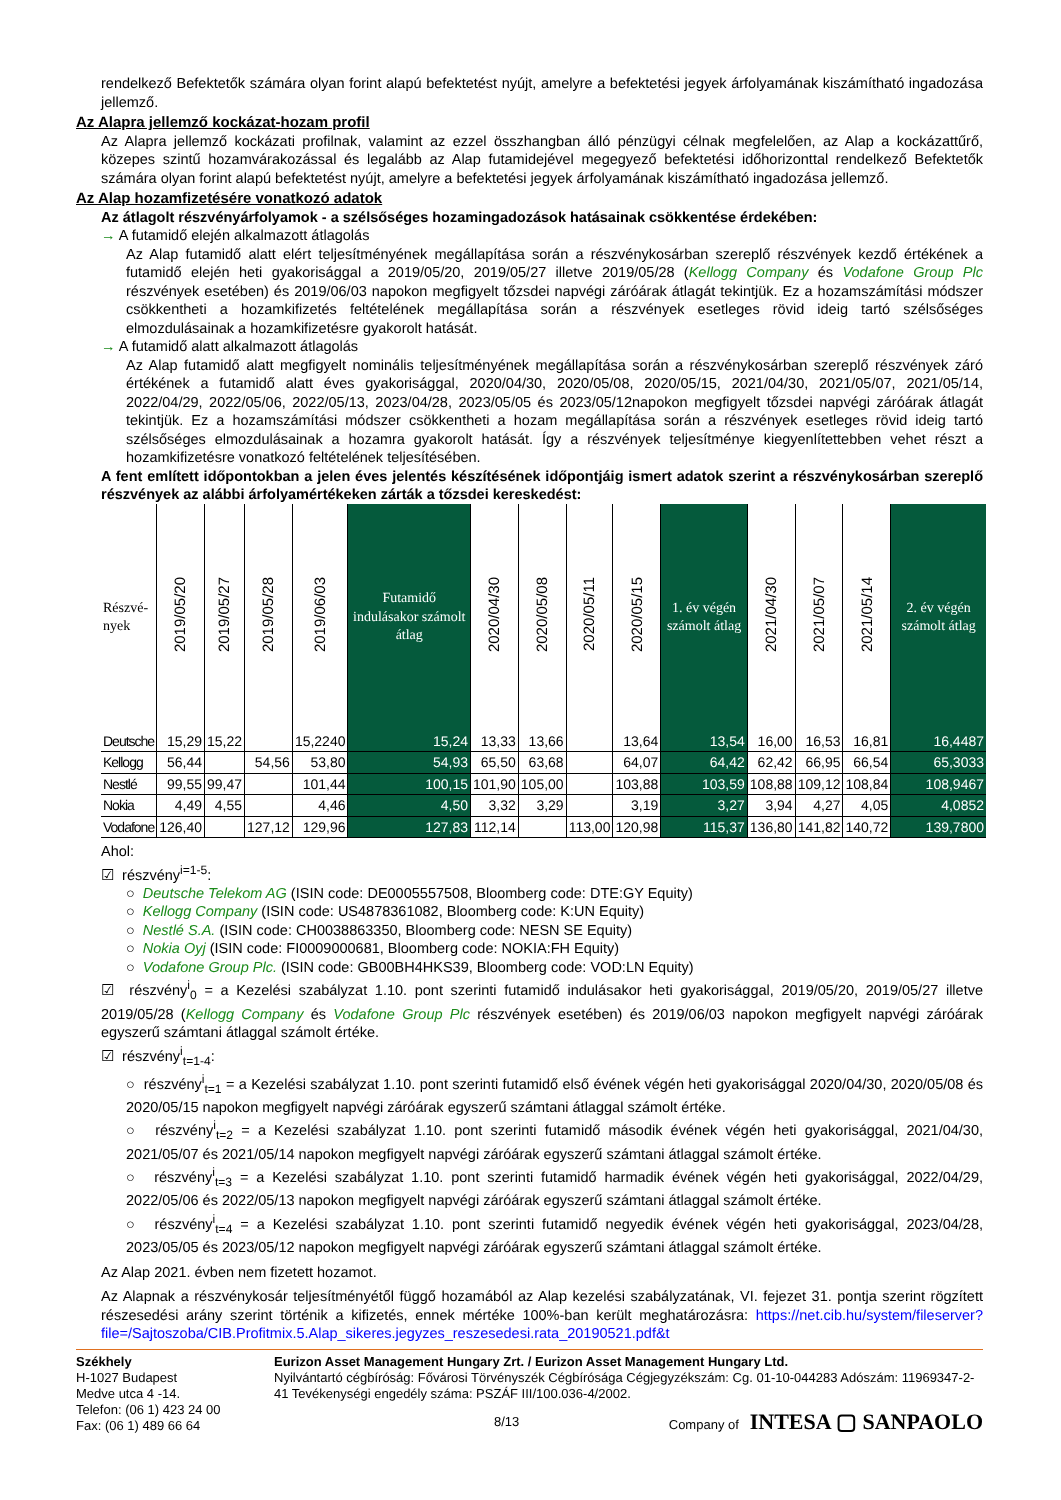rendelkező Befektetők számára olyan forint alapú befektetést nyújt, amelyre a befektetési jegyek árfolyamának kiszámítható ingadozása jellemző.
Az Alapra jellemző kockázat-hozam profil
Az Alapra jellemző kockázati profilnak, valamint az ezzel összhangban álló pénzügyi célnak megfelelően, az Alap a kockázattűrő, közepes szintű hozamvárakozással és legalább az Alap futamidejével megegyező befektetési időhorizonttal rendelkező Befektetők számára olyan forint alapú befektetést nyújt, amelyre a befektetési jegyek árfolyamának kiszámítható ingadozása jellemző.
Az Alap hozamfizetésére vonatkozó adatok
Az átlagolt részvényárfolyamok - a szélsőséges hozamingadozások hatásainak csökkentése érdekében:
→ A futamidő elején alkalmazott átlagolás
Az Alap futamidő alatt elért teljesítményének megállapítása során a részvénykosárban szereplő részvények kezdő értékének a futamidő elején heti gyakorisággal a 2019/05/20, 2019/05/27 illetve 2019/05/28 (Kellogg Company és Vodafone Group Plc részvények esetében) és 2019/06/03 napokon megfigyelt tőzsdei napvégi záróárak átlagát tekintjük. Ez a hozamszámítási módszer csökkentheti a hozamkifizetés feltételének megállapítása során a részvények esetleges rövid ideig tartó szélsőséges elmozdulásainak a hozamkifizetésre gyakorolt hatását.
→ A futamidő alatt alkalmazott átlagolás
Az Alap futamidő alatt megfigyelt nominális teljesítményének megállapítása során a részvénykosárban szereplő részvények záró értékének a futamidő alatt éves gyakorisággal, 2020/04/30, 2020/05/08, 2020/05/15, 2021/04/30, 2021/05/07, 2021/05/14, 2022/04/29, 2022/05/06, 2022/05/13, 2023/04/28, 2023/05/05 és 2023/05/12napokon megfigyelt tőzsdei napvégi záróárak átlagát tekintjük. Ez a hozamszámítási módszer csökkentheti a hozam megállapítása során a részvények esetleges rövid ideig tartó szélsőséges elmozdulásainak a hozamra gyakorolt hatását. Így a részvények teljesítménye kiegyenlítettebben vehet részt a hozamkifizetésre vonatkozó feltételének teljesítésében.
A fent említett időpontokban a jelen éves jelentés készítésének időpontjáig ismert adatok szerint a részvénykosárban szereplő részvények az alábbi árfolyamértékeken zárták a tőzsdei kereskedést:
| Részvé- nyek | 2019/05/20 | 2019/05/27 | 2019/05/28 | 2019/06/03 | Futamidő indulásakor számolt átlag | 2020/04/30 | 2020/05/08 | 2020/05/11 | 2020/05/15 | 1. év végén számolt átlag | 2021/04/30 | 2021/05/07 | 2021/05/14 | 2. év végén számolt átlag |
| --- | --- | --- | --- | --- | --- | --- | --- | --- | --- | --- | --- | --- | --- | --- |
| Deutsche | 15,29 | 15,22 | | 15,2240 | 15,24 | 13,33 | 13,66 | | 13,64 | 13,54 | 16,00 | 16,53 | 16,81 | 16,4487 |
| Kellogg | 56,44 | | 54,56 | 53,80 | 54,93 | 65,50 | 63,68 | | 64,07 | 64,42 | 62,42 | 66,95 | 66,54 | 65,3033 |
| Nestlé | 99,55 | 99,47 | | 101,44 | 100,15 | 101,90 | 105,00 | | 103,88 | 103,59 | 108,88 | 109,12 | 108,84 | 108,9467 |
| Nokia | 4,49 | 4,55 | | 4,46 | 4,50 | 3,32 | 3,29 | | 3,19 | 3,27 | 3,94 | 4,27 | 4,05 | 4,0852 |
| Vodafone | 126,40 | | 127,12 | 129,96 | 127,83 | 112,14 | | 113,00 | 120,98 | 115,37 | 136,80 | 141,82 | 140,72 | 139,7800 |
Ahol:
☑ részvény<sup>i=1-5</sup>:
○ Deutsche Telekom AG (ISIN code: DE0005557508, Bloomberg code: DTE:GY Equity)
○ Kellogg Company (ISIN code: US4878361082, Bloomberg code: K:UN Equity)
○ Nestlé S.A. (ISIN code: CH0038863350, Bloomberg code: NESN SE Equity)
○ Nokia Oyj (ISIN code: FI0009000681, Bloomberg code: NOKIA:FH Equity)
○ Vodafone Group Plc. (ISIN code: GB00BH4HKS39, Bloomberg code: VOD:LN Equity)
☑ részvény<sup>i</sup><sub>0</sub> = a Kezelési szabályzat 1.10. pont szerinti futamidő indulásakor heti gyakorisággal, 2019/05/20, 2019/05/27 illetve 2019/05/28 (Kellogg Company és Vodafone Group Plc részvények esetében) és 2019/06/03 napokon megfigyelt napvégi záróárak egyszerű számtani átlaggal számolt értéke.
☑ részvény<sup>i</sup><sub>t=1-4</sub>:
○ részvény<sup>i</sup><sub>t=1</sub> = a Kezelési szabályzat 1.10. pont szerinti futamidő első évének végén heti gyakorisággal 2020/04/30, 2020/05/08 és 2020/05/15 napokon megfigyelt napvégi záróárak egyszerű számtani átlaggal számolt értéke.
○ részvény<sup>i</sup><sub>t=2</sub> = a Kezelési szabályzat 1.10. pont szerinti futamidő második évének végén heti gyakorisággal, 2021/04/30, 2021/05/07 és 2021/05/14 napokon megfigyelt napvégi záróárak egyszerű számtani átlaggal számolt értéke.
○ részvény<sup>i</sup><sub>t=3</sub> = a Kezelési szabályzat 1.10. pont szerinti futamidő harmadik évének végén heti gyakorisággal, 2022/04/29, 2022/05/06 és 2022/05/13 napokon megfigyelt napvégi záróárak egyszerű számtani átlaggal számolt értéke.
○ részvény<sup>i</sup><sub>t=4</sub> = a Kezelési szabályzat 1.10. pont szerinti futamidő negyedik évének végén heti gyakorisággal, 2023/04/28, 2023/05/05 és 2023/05/12 napokon megfigyelt napvégi záróárak egyszerű számtani átlaggal számolt értéke.
Az Alap 2021. évben nem fizetett hozamot.
Az Alapnak a részvénykosár teljesítményétől függő hozamából az Alap kezelési szabályzatának, VI. fejezet 31. pontja szerint rögzített részesedési arány szerint történik a kifizetés, ennek mértéke 100%-ban került meghatározásra: https://net.cib.hu/system/fileserver?file=/Sajtoszoba/CIB.Profitmix.5.Alap_sikeres.jegyzes_reszesedesi.rata_20190521.pdf&t
Székhely
H-1027 Budapest
Medve utca 4 -14.
Telefon: (06 1) 423 24 00
Fax: (06 1) 489 66 64
Eurizon Asset Management Hungary Zrt. / Eurizon Asset Management Hungary Ltd.
Nyilvántartó cégbíróság: Fővárosi Törvényszék Cégbírósága Cégjegyzékszám: Cg. 01-10-044283 Adószám: 11969347-2-41 Tevékenységi engedély száma: PSZÁF III/100.036-4/2002.
8/13 Company of INTESA ▢ SANPAOLO